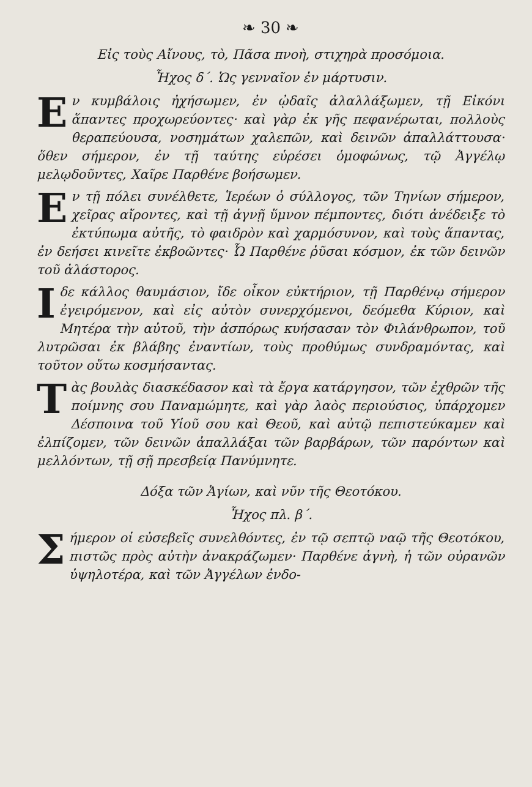❧ 30 ❧
Εἰς τοὺς Αἴνους, τὸ, Πᾶσα πνοὴ, στιχηρὰ προσόμοια.
Ἦχος δ΄. Ὡς γενναῖον ἐν μάρτυσιν.
Εν κυμβάλοις ἠχήσωμεν, ἐν ᾠδαῖς ἀλαλλάξωμεν, τῇ Εἰκόνι ἅπαντες προχωρεύοντες· καὶ γὰρ ἐκ γῆς πεφανέρωται, πολλοὺς θεραπεύουσα, νοσημάτων χαλεπῶν, καὶ δεινῶν ἀπαλλάττουσα· ὅθεν σήμερον, ἐν τῇ ταύτης εὑρέσει ὁμοφώνως, τῷ Ἀγγέλῳ μελῳδοῦντες, Χαῖρε Παρθένε βοήσωμεν.
Εν τῇ πόλει συνέλθετε, Ἱερέων ὁ σύλλογος, τῶν Τηνίων σήμερον, χεῖρας αἴροντες, καὶ τῇ ἁγνῇ ὕμνον πέμποντες, διότι ἀνέδειξε τὸ ἐκτύπωμα αὐτῆς, τὸ φαιδρὸν καὶ χαρμόσυνον, καὶ τοὺς ἅπαντας, ἐν δεήσει κινεῖτε ἐκβοῶντες· Ὦ Παρθένε ῥῦσαι κόσμον, ἐκ τῶν δεινῶν τοῦ ἀλάστορος.
Ιδε κάλλος θαυμάσιον, ἴδε οἶκον εὐκτήριον, τῇ Παρθένῳ σήμερον ἐγειρόμενον, καὶ εἰς αὐτὸν συνερχόμενοι, δεόμεθα Κύριον, καὶ Μητέρα τὴν αὐτοῦ, τὴν ἀσπόρως κυήσασαν τὸν Φιλάνθρωπον, τοῦ λυτρῶσαι ἐκ βλάβης ἐναντίων, τοὺς προθύμως συνδραμόντας, καὶ τοῦτον οὕτω κοσμήσαντας.
Τὰς βουλὰς διασκέδασον καὶ τὰ ἔργα κατάργησον, τῶν ἐχθρῶν τῆς ποίμνης σου Παναμώμητε, καὶ γὰρ λαὸς περιούσιος, ὑπάρχομεν Δέσποινα τοῦ Υἱοῦ σου καὶ Θεοῦ, καὶ αὐτῷ πεπιστεύκαμεν καὶ ἐλπίζομεν, τῶν δεινῶν ἀπαλλάξαι τῶν βαρβάρων, τῶν παρόντων καὶ μελλόντων, τῇ σῇ πρεσβείᾳ Πανύμνητε.
Δόξα τῶν Ἁγίων, καὶ νῦν τῆς Θεοτόκου.
Ἦχος πλ. β΄.
Σήμερον οἱ εὐσεβεῖς συνελθόντες, ἐν τῷ σεπτῷ ναῷ τῆς Θεοτόκου, πιστῶς πρὸς αὐτὴν ἀνακράζωμεν· Παρθένε ἁγνὴ, ἡ τῶν οὐρανῶν ὑψηλοτέρα, καὶ τῶν Ἀγγέλων ἐνδο-